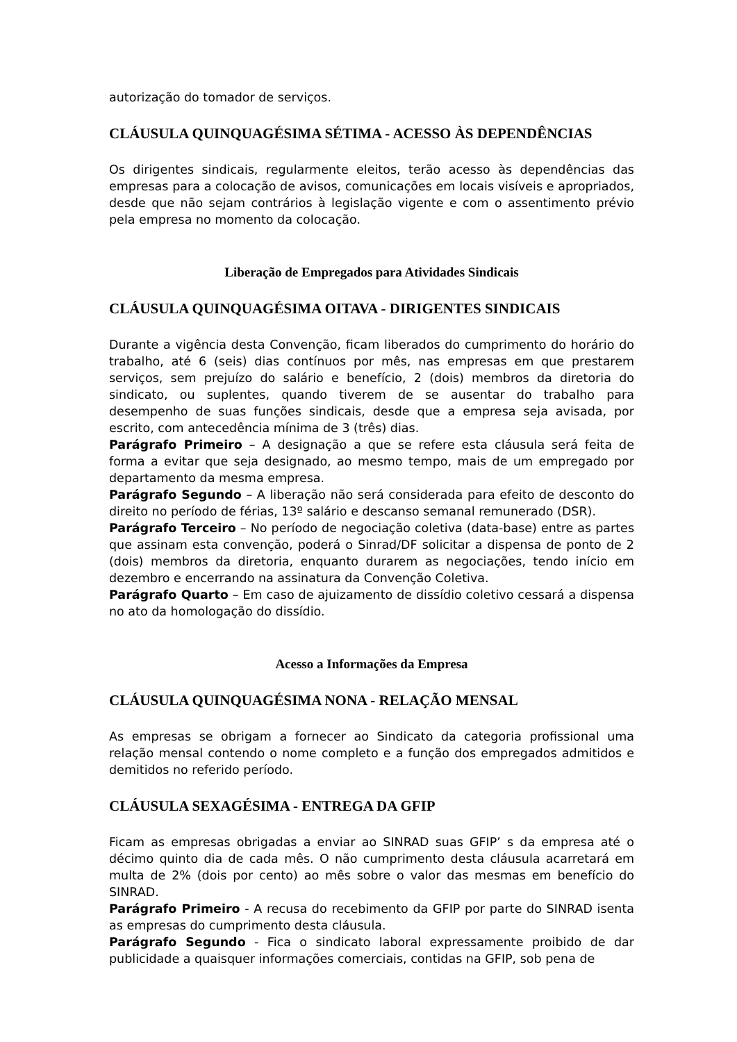autorização do tomador de serviços.
CLÁUSULA QUINQUAGÉSIMA SÉTIMA - ACESSO ÀS DEPENDÊNCIAS
Os dirigentes sindicais, regularmente eleitos, terão acesso às dependências das empresas para a colocação de avisos, comunicações em locais visíveis e apropriados, desde que não sejam contrários à legislação vigente e com o assentimento prévio pela empresa no momento da colocação.
Liberação de Empregados para Atividades Sindicais
CLÁUSULA QUINQUAGÉSIMA OITAVA - DIRIGENTES SINDICAIS
Durante a vigência desta Convenção, ficam liberados do cumprimento do horário do trabalho, até 6 (seis) dias contínuos por mês, nas empresas em que prestarem serviços, sem prejuízo do salário e benefício, 2 (dois) membros da diretoria do sindicato, ou suplentes, quando tiverem de se ausentar do trabalho para desempenho de suas funções sindicais, desde que a empresa seja avisada, por escrito, com antecedência mínima de 3 (três) dias.
Parágrafo Primeiro – A designação a que se refere esta cláusula será feita de forma a evitar que seja designado, ao mesmo tempo, mais de um empregado por departamento da mesma empresa.
Parágrafo Segundo – A liberação não será considerada para efeito de desconto do direito no período de férias, 13º salário e descanso semanal remunerado (DSR).
Parágrafo Terceiro – No período de negociação coletiva (data-base) entre as partes que assinam esta convenção, poderá o Sinrad/DF solicitar a dispensa de ponto de 2 (dois) membros da diretoria, enquanto durarem as negociações, tendo início em dezembro e encerrando na assinatura da Convenção Coletiva.
Parágrafo Quarto – Em caso de ajuizamento de dissídio coletivo cessará a dispensa no ato da homologação do dissídio.
Acesso a Informações da Empresa
CLÁUSULA QUINQUAGÉSIMA NONA - RELAÇÃO MENSAL
As empresas se obrigam a fornecer ao Sindicato da categoria profissional uma relação mensal contendo o nome completo e a função dos empregados admitidos e demitidos no referido período.
CLÁUSULA SEXAGÉSIMA - ENTREGA DA GFIP
Ficam as empresas obrigadas a enviar ao SINRAD suas GFIP’ s da empresa até o décimo quinto dia de cada mês. O não cumprimento desta cláusula acarretará em multa de 2% (dois por cento) ao mês sobre o valor das mesmas em benefício do SINRAD.
Parágrafo Primeiro - A recusa do recebimento da GFIP por parte do SINRAD isenta as empresas do cumprimento desta cláusula.
Parágrafo Segundo - Fica o sindicato laboral expressamente proibido de dar publicidade a quaisquer informações comerciais, contidas na GFIP, sob pena de